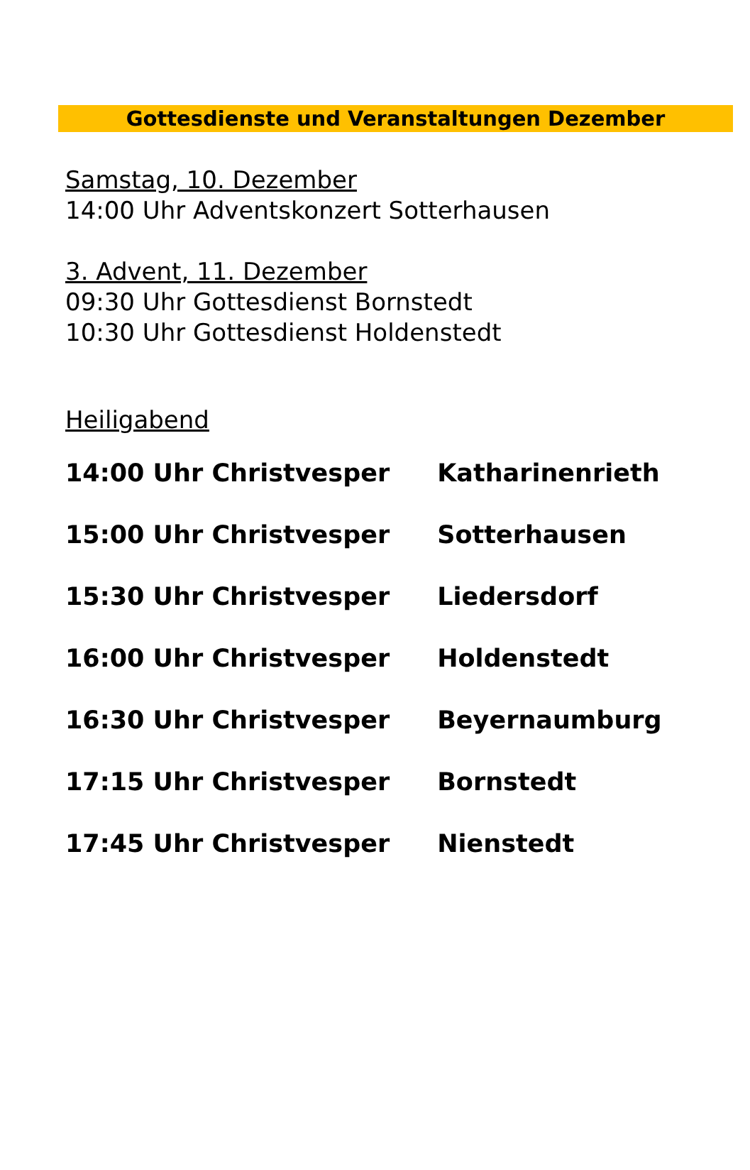Gottesdienste und Veranstaltungen Dezember
Samstag, 10. Dezember
14:00 Uhr Adventskonzert Sotterhausen
3. Advent, 11. Dezember
09:30 Uhr Gottesdienst Bornstedt
10:30 Uhr Gottesdienst Holdenstedt
Heiligabend
14:00 Uhr Christvesper Katharinenrieth
15:00 Uhr Christvesper Sotterhausen
15:30 Uhr Christvesper Liedersdorf
16:00 Uhr Christvesper Holdenstedt
16:30 Uhr Christvesper Beyernaumburg
17:15 Uhr Christvesper Bornstedt
17:45 Uhr Christvesper Nienstedt